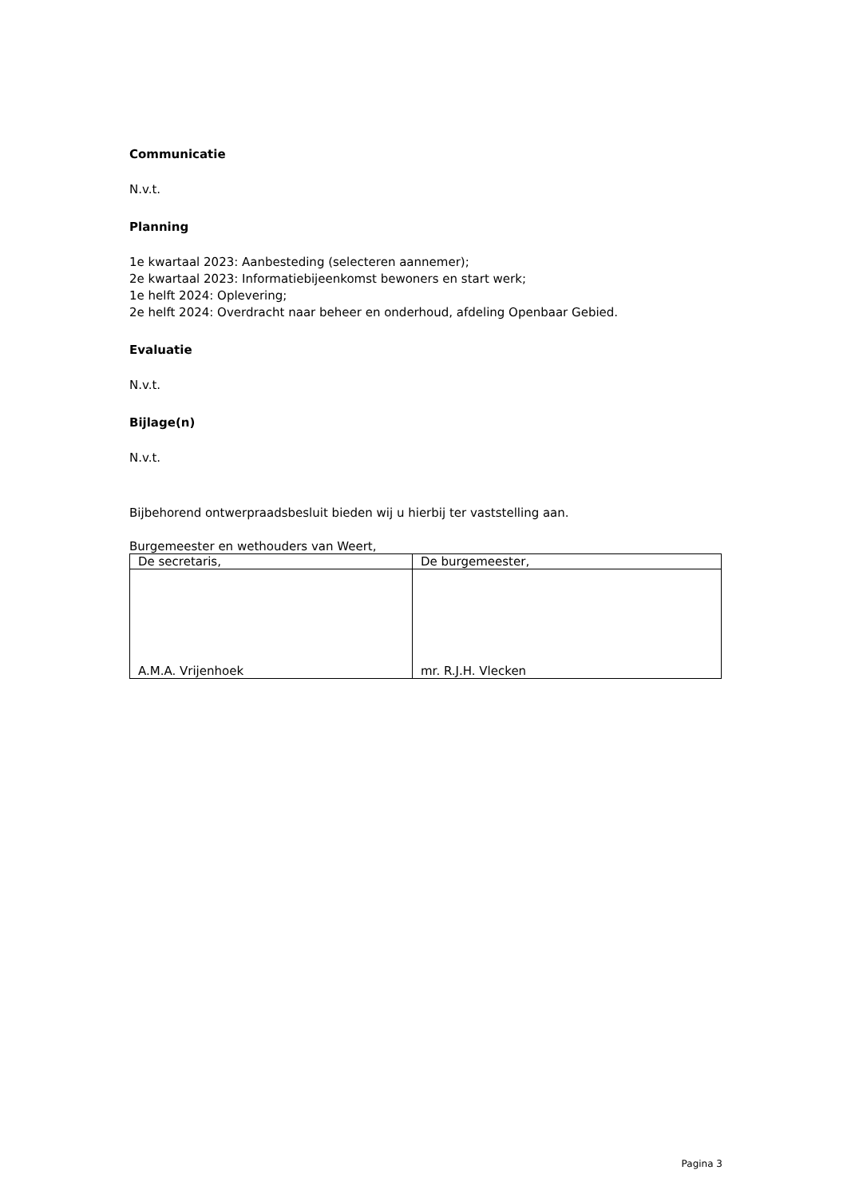Communicatie
N.v.t.
Planning
1e kwartaal 2023: Aanbesteding (selecteren aannemer);
2e kwartaal 2023: Informatiebijeenkomst bewoners en start werk;
1e helft 2024: Oplevering;
2e helft 2024: Overdracht naar beheer en onderhoud, afdeling Openbaar Gebied.
Evaluatie
N.v.t.
Bijlage(n)
N.v.t.
Bijbehorend ontwerpraadsbesluit bieden wij u hierbij ter vaststelling aan.
Burgemeester en wethouders van Weert,
| De secretaris, | De burgemeester, |
| A.M.A. Vrijenhoek | mr. R.J.H. Vlecken |
Pagina 3